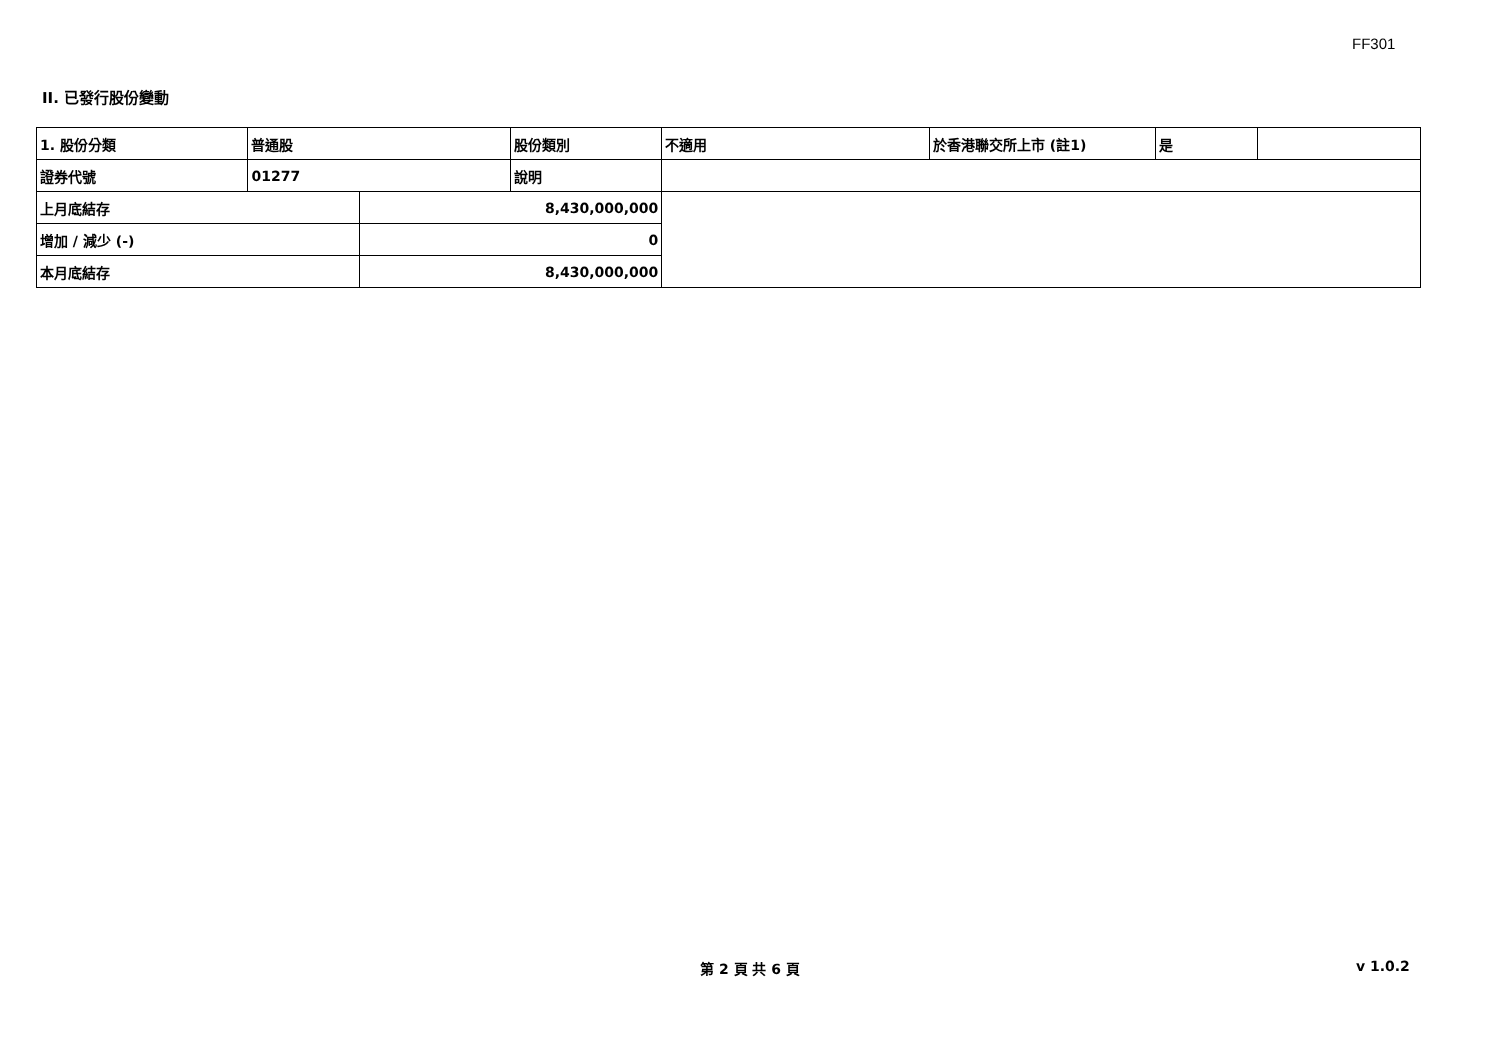FF301
II. 已發行股份變動
| 1. 股份分類 | 普通股 | | 股份類別 | 不適用 | 於香港聯交所上市 (註1) | 是 | |
| 證券代號 | 01277 | | 說明 | | | | |
| 上月底結存 | | 8,430,000,000 | | | | | |
| 增加 / 減少 (-) | | 0 | | | | | |
| 本月底結存 | | 8,430,000,000 | | | | | |
第 2 頁 共 6 頁 v 1.0.2